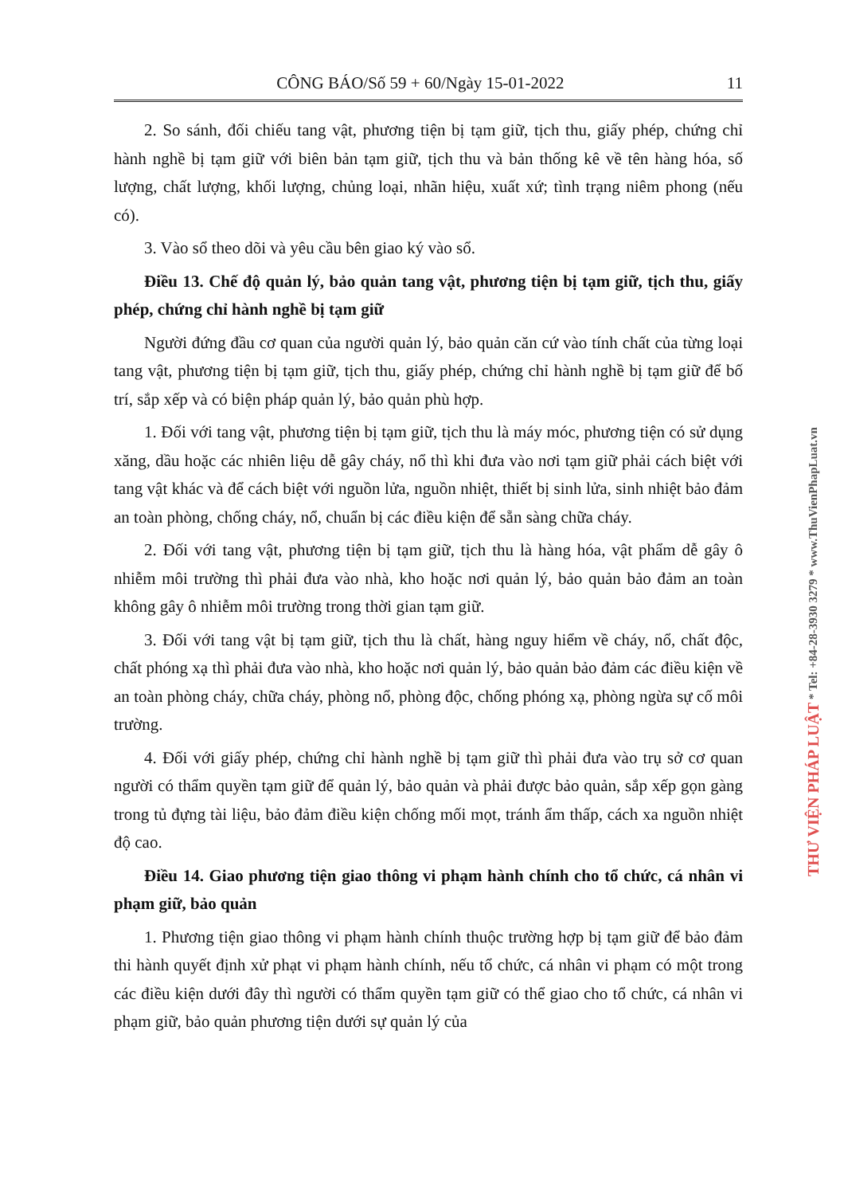CÔNG BÁO/Số 59 + 60/Ngày 15-01-2022 11
2. So sánh, đối chiếu tang vật, phương tiện bị tạm giữ, tịch thu, giấy phép, chứng chỉ hành nghề bị tạm giữ với biên bản tạm giữ, tịch thu và bản thống kê về tên hàng hóa, số lượng, chất lượng, khối lượng, chủng loại, nhãn hiệu, xuất xứ; tình trạng niêm phong (nếu có).
3. Vào sổ theo dõi và yêu cầu bên giao ký vào sổ.
Điều 13. Chế độ quản lý, bảo quản tang vật, phương tiện bị tạm giữ, tịch thu, giấy phép, chứng chỉ hành nghề bị tạm giữ
Người đứng đầu cơ quan của người quản lý, bảo quản căn cứ vào tính chất của từng loại tang vật, phương tiện bị tạm giữ, tịch thu, giấy phép, chứng chỉ hành nghề bị tạm giữ để bố trí, sắp xếp và có biện pháp quản lý, bảo quản phù hợp.
1. Đối với tang vật, phương tiện bị tạm giữ, tịch thu là máy móc, phương tiện có sử dụng xăng, dầu hoặc các nhiên liệu dễ gây cháy, nổ thì khi đưa vào nơi tạm giữ phải cách biệt với tang vật khác và để cách biệt với nguồn lửa, nguồn nhiệt, thiết bị sinh lửa, sinh nhiệt bảo đảm an toàn phòng, chống cháy, nổ, chuẩn bị các điều kiện để sẵn sàng chữa cháy.
2. Đối với tang vật, phương tiện bị tạm giữ, tịch thu là hàng hóa, vật phẩm dễ gây ô nhiễm môi trường thì phải đưa vào nhà, kho hoặc nơi quản lý, bảo quản bảo đảm an toàn không gây ô nhiễm môi trường trong thời gian tạm giữ.
3. Đối với tang vật bị tạm giữ, tịch thu là chất, hàng nguy hiểm về cháy, nổ, chất độc, chất phóng xạ thì phải đưa vào nhà, kho hoặc nơi quản lý, bảo quản bảo đảm các điều kiện về an toàn phòng cháy, chữa cháy, phòng nổ, phòng độc, chống phóng xạ, phòng ngừa sự cố môi trường.
4. Đối với giấy phép, chứng chỉ hành nghề bị tạm giữ thì phải đưa vào trụ sở cơ quan người có thẩm quyền tạm giữ để quản lý, bảo quản và phải được bảo quản, sắp xếp gọn gàng trong tủ đựng tài liệu, bảo đảm điều kiện chống mối mọt, tránh ẩm thấp, cách xa nguồn nhiệt độ cao.
Điều 14. Giao phương tiện giao thông vi phạm hành chính cho tổ chức, cá nhân vi phạm giữ, bảo quản
1. Phương tiện giao thông vi phạm hành chính thuộc trường hợp bị tạm giữ để bảo đảm thi hành quyết định xử phạt vi phạm hành chính, nếu tổ chức, cá nhân vi phạm có một trong các điều kiện dưới đây thì người có thẩm quyền tạm giữ có thể giao cho tổ chức, cá nhân vi phạm giữ, bảo quản phương tiện dưới sự quản lý của
THƯ VIỆN PHÁP LUẬT * Tel: +84-28-3930 3279 * www.ThuVienPhapLuat.vn